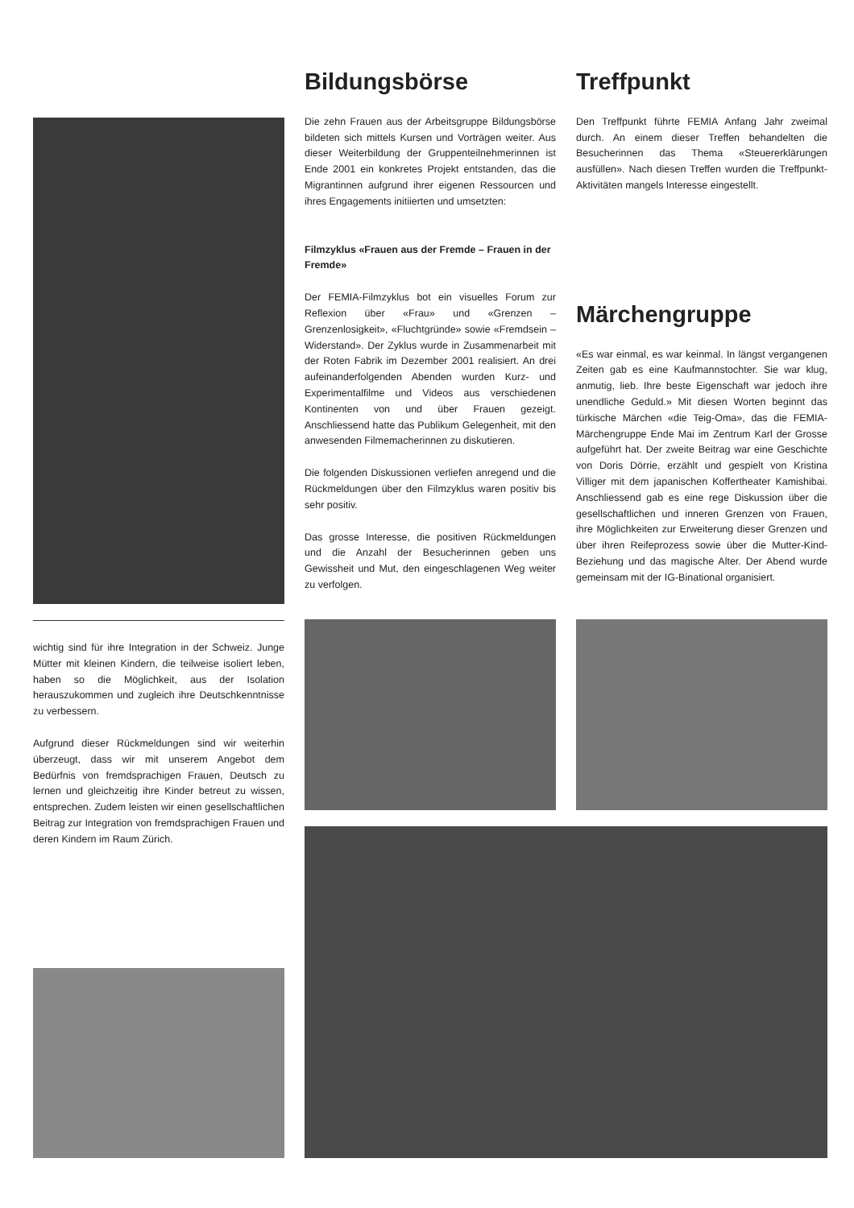wichtig sind für ihre Integration in der Schweiz. Junge Mütter mit kleinen Kindern, die teilweise isoliert leben, haben so die Möglichkeit, aus der Isolation herauszukommen und zugleich ihre Deutschkenntnisse zu verbessern.
Aufgrund dieser Rückmeldungen sind wir weiterhin überzeugt, dass wir mit unserem Angebot dem Bedürfnis von fremdsprachigen Frauen, Deutsch zu lernen und gleichzeitig ihre Kinder betreut zu wissen, entsprechen. Zudem leisten wir einen gesellschaftlichen Beitrag zur Integration von fremdsprachigen Frauen und deren Kindern im Raum Zürich.
Bildungsbörse
Die zehn Frauen aus der Arbeitsgruppe Bildungsbörse bildeten sich mittels Kursen und Vorträgen weiter. Aus dieser Weiterbildung der Gruppenteilnehmerinnen ist Ende 2001 ein konkretes Projekt entstanden, das die Migrantinnen aufgrund ihrer eigenen Ressourcen und ihres Engagements initiierten und umsetzten:
Filmzyklus «Frauen aus der Fremde – Frauen in der Fremde»
Der FEMIA-Filmzyklus bot ein visuelles Forum zur Reflexion über «Frau» und «Grenzen – Grenzenlosigkeit», «Fluchtgründe» sowie «Fremdsein – Widerstand». Der Zyklus wurde in Zusammenarbeit mit der Roten Fabrik im Dezember 2001 realisiert. An drei aufeinanderfolgenden Abenden wurden Kurz- und Experimentalfilme und Videos aus verschiedenen Kontinenten von und über Frauen gezeigt. Anschliessend hatte das Publikum Gelegenheit, mit den anwesenden Filmemacherinnen zu diskutieren.
Die folgenden Diskussionen verliefen anregend und die Rückmeldungen über den Filmzyklus waren positiv bis sehr positiv.
Das grosse Interesse, die positiven Rückmeldungen und die Anzahl der Besucherinnen geben uns Gewissheit und Mut, den eingeschlagenen Weg weiter zu verfolgen.
Treffpunkt
Den Treffpunkt führte FEMIA Anfang Jahr zweimal durch. An einem dieser Treffen behandelten die Besucherinnen das Thema «Steuererklärungen ausfüllen». Nach diesen Treffen wurden die Treffpunkt-Aktivitäten mangels Interesse eingestellt.
Märchengruppe
«Es war einmal, es war keinmal. In längst vergangenen Zeiten gab es eine Kaufmannstochter. Sie war klug, anmutig, lieb. Ihre beste Eigenschaft war jedoch ihre unendliche Geduld.» Mit diesen Worten beginnt das türkische Märchen «die Teig-Oma», das die FEMIA-Märchengruppe Ende Mai im Zentrum Karl der Grosse aufgeführt hat. Der zweite Beitrag war eine Geschichte von Doris Dörrie, erzählt und gespielt von Kristina Villiger mit dem japanischen Koffertheater Kamishibai. Anschliessend gab es eine rege Diskussion über die gesellschaftlichen und inneren Grenzen von Frauen, ihre Möglichkeiten zur Erweiterung dieser Grenzen und über ihren Reifeprozess sowie über die Mutter-Kind-Beziehung und das magische Alter. Der Abend wurde gemeinsam mit der IG-Binational organisiert.